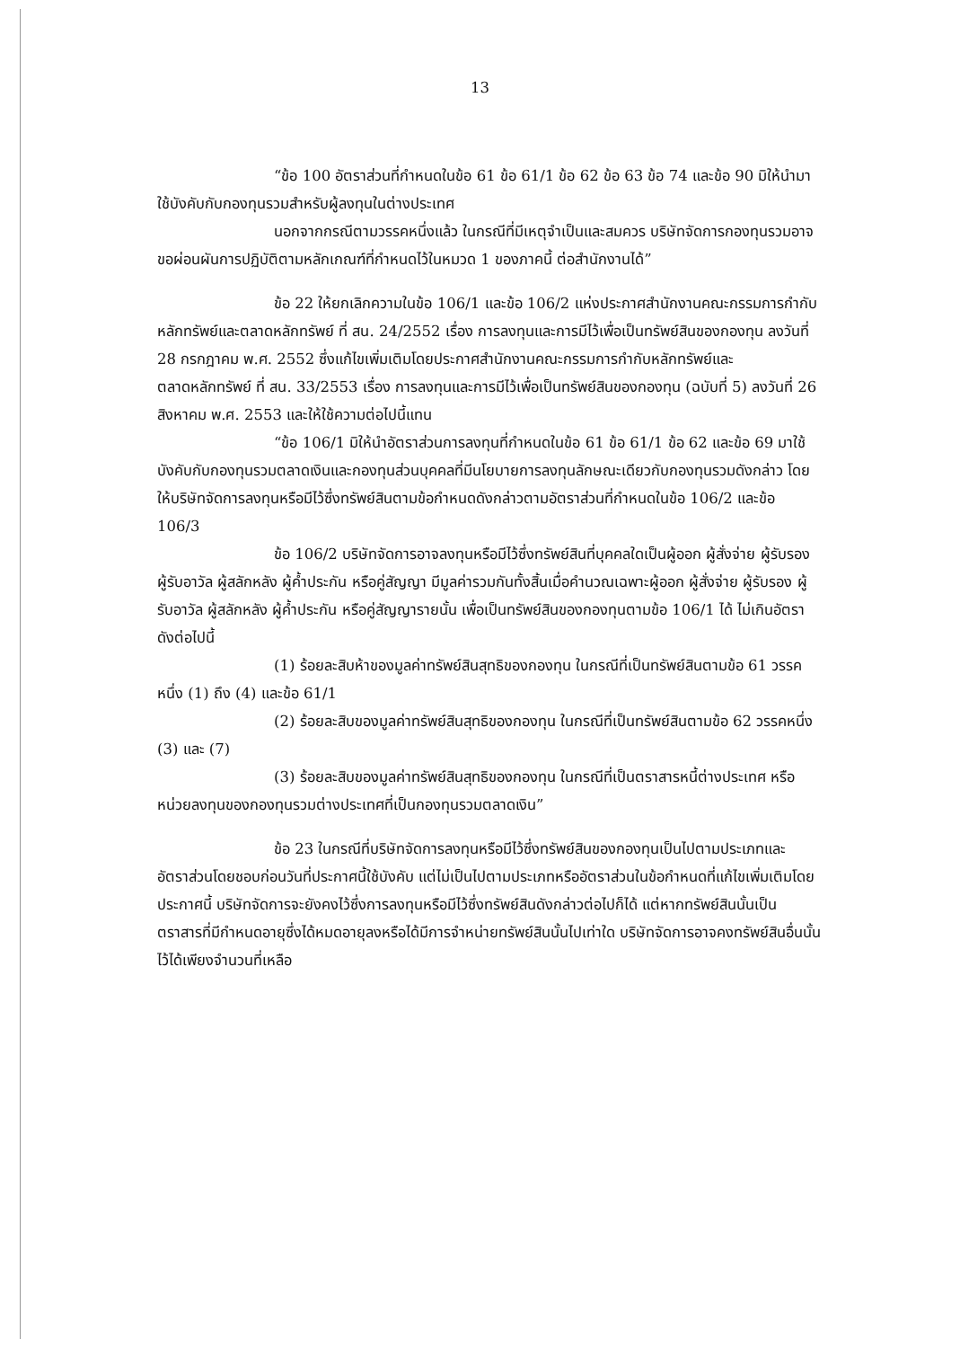13
“ข้อ 100 อัตราส่วนที่กำหนดในข้อ 61 ข้อ 61/1 ข้อ 62 ข้อ 63 ข้อ 74 และข้อ 90 มิให้นำมาใช้บังคับกับกองทุนรวมสำหรับผู้ลงทุนในต่างประเทศ
นอกจากกรณีตามวรรคหนึ่งแล้ว ในกรณีที่มีเหตุจำเป็นและสมควร บริษัทจัดการกองทุนรวมอาจขอผ่อนผันการปฏิบัติตามหลักเกณฑ์ที่กำหนดไว้ในหมวด 1 ของภาคนี้ ต่อสำนักงานได้”
ข้อ 22 ให้ยกเลิกความในข้อ 106/1 และข้อ 106/2 แห่งประกาศสำนักงานคณะกรรมการกำกับหลักทรัพย์และตลาดหลักทรัพย์ ที่ สน. 24/2552 เรื่อง การลงทุนและการมีไว้เพื่อเป็นทรัพย์สินของกองทุน ลงวันที่ 28 กรกฎาคม พ.ศ. 2552 ซึ่งแก้ไขเพิ่มเติมโดยประกาศสำนักงานคณะกรรมการกำกับหลักทรัพย์และตลาดหลักทรัพย์ ที่ สน. 33/2553 เรื่อง การลงทุนและการมีไว้เพื่อเป็นทรัพย์สินของกองทุน (ฉบับที่ 5) ลงวันที่ 26 สิงหาคม พ.ศ. 2553 และให้ใช้ความต่อไปนี้แทน
“ข้อ 106/1 มิให้นำอัตราส่วนการลงทุนที่กำหนดในข้อ 61 ข้อ 61/1 ข้อ 62 และข้อ 69 มาใช้บังคับกับกองทุนรวมตลาดเงินและกองทุนส่วนบุคคลที่มีนโยบายการลงทุนลักษณะเดียวกับกองทุนรวมดังกล่าว โดยให้บริษัทจัดการลงทุนหรือมีไว้ซึ่งทรัพย์สินตามข้อกำหนดดังกล่าวตามอัตราส่วนที่กำหนดในข้อ 106/2 และข้อ 106/3
ข้อ 106/2 บริษัทจัดการอาจลงทุนหรือมีไว้ซึ่งทรัพย์สินที่บุคคลใดเป็นผู้ออก ผู้สั่งจ่าย ผู้รับรอง ผู้รับอาวัล ผู้สลักหลัง ผู้ค้ำประกัน หรือคู่สัญญา มีมูลค่ารวมกันทั้งสิ้นเมื่อคำนวณเฉพาะผู้ออก ผู้สั่งจ่าย ผู้รับรอง ผู้รับอาวัล ผู้สลักหลัง ผู้ค้ำประกัน หรือคู่สัญญารายนั้น เพื่อเป็นทรัพย์สินของกองทุนตามข้อ 106/1 ได้ ไม่เกินอัตราดังต่อไปนี้
(1) ร้อยละสิบห้าของมูลค่าทรัพย์สินสุทธิของกองทุน ในกรณีที่เป็นทรัพย์สินตามข้อ 61 วรรคหนึ่ง (1) ถึง (4) และข้อ 61/1
(2) ร้อยละสิบของมูลค่าทรัพย์สินสุทธิของกองทุน ในกรณีที่เป็นทรัพย์สินตามข้อ 62 วรรคหนึ่ง (3) และ (7)
(3) ร้อยละสิบของมูลค่าทรัพย์สินสุทธิของกองทุน ในกรณีที่เป็นตราสารหนี้ต่างประเทศ หรือหน่วยลงทุนของกองทุนรวมต่างประเทศที่เป็นกองทุนรวมตลาดเงิน”
ข้อ 23 ในกรณีที่บริษัทจัดการลงทุนหรือมีไว้ซึ่งทรัพย์สินของกองทุนเป็นไปตามประเภทและอัตราส่วนโดยชอบก่อนวันที่ประกาศนี้ใช้บังคับ แต่ไม่เป็นไปตามประเภทหรืออัตราส่วนในข้อกำหนดที่แก้ไขเพิ่มเติมโดยประกาศนี้ บริษัทจัดการจะยังคงไว้ซึ่งการลงทุนหรือมีไว้ซึ่งทรัพย์สินดังกล่าวต่อไปก็ได้ แต่หากทรัพย์สินนั้นเป็นตราสารที่มีกำหนดอายุซึ่งได้หมดอายุลงหรือได้มีการจำหน่ายทรัพย์สินนั้นไปเท่าใด บริษัทจัดการอาจคงทรัพย์สินอื่นนั้นไว้ได้เพียงจำนวนที่เหลือ